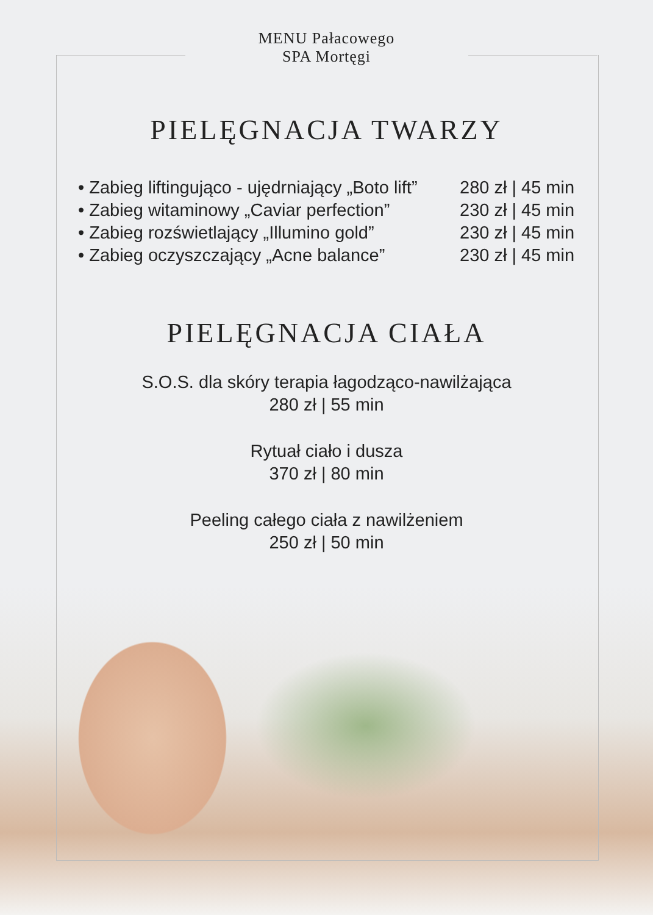MENU Pałacowego
SPA Mortęgi
PIELĘGNACJA TWARZY
• Zabieg liftingująco - ujędrniający „Boto lift” 280 zł | 45 min
• Zabieg witaminowy „Caviar perfection” 230 zł | 45 min
• Zabieg rozświetlający „Illumino gold” 230 zł | 45 min
• Zabieg oczyszczający „Acne balance” 230 zł | 45 min
PIELĘGNACJA CIAŁA
S.O.S. dla skóry terapia łagodząco-nawilżająca
280 zł | 55 min
Rytuał ciało i dusza
370 zł | 80 min
Peeling całego ciała z nawilżeniem
250 zł | 50 min